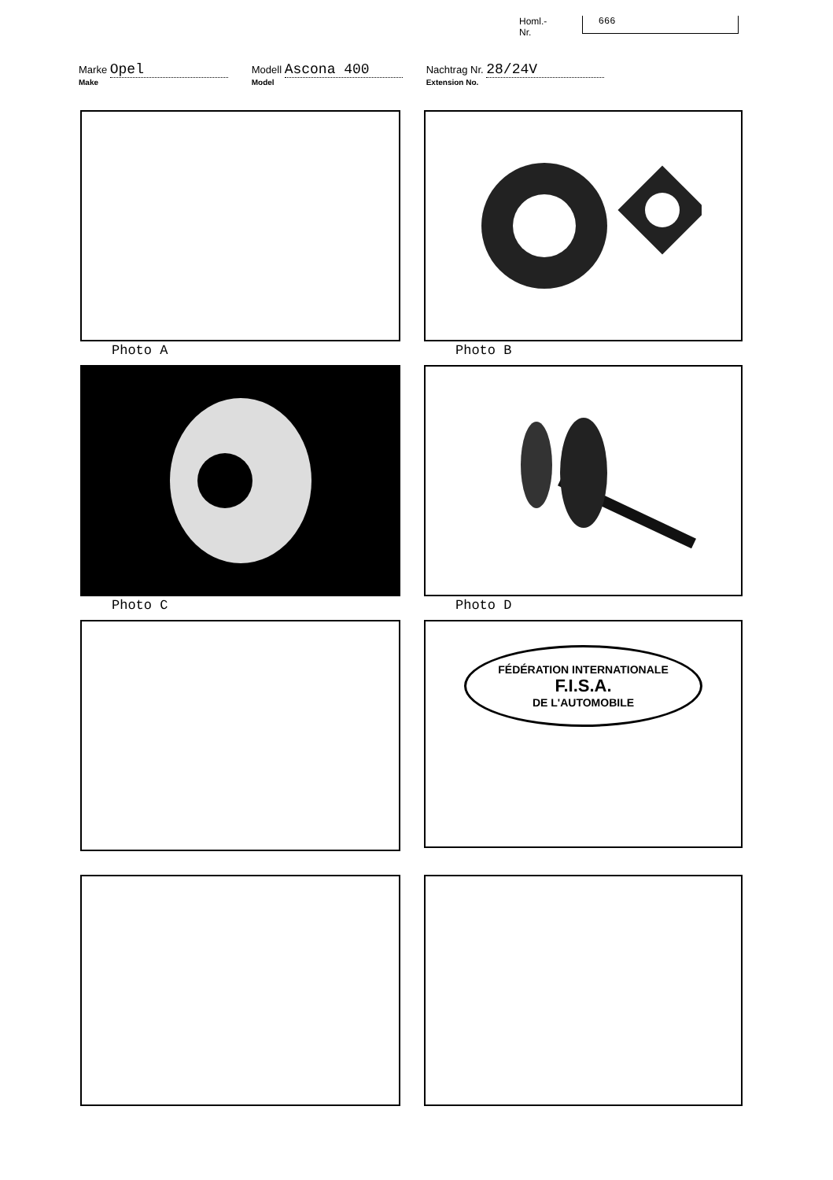Homl.-Nr. 666
Marke Opel
Make
Modell Ascona 400
Model
Nachtrag Nr. 28/24V
Extension No.
Photo A
Photo B
Photo C
Photo D
FÉDÉRATION INTERNATIONALE
F.I.S.A.
DE L'AUTOMOBILE